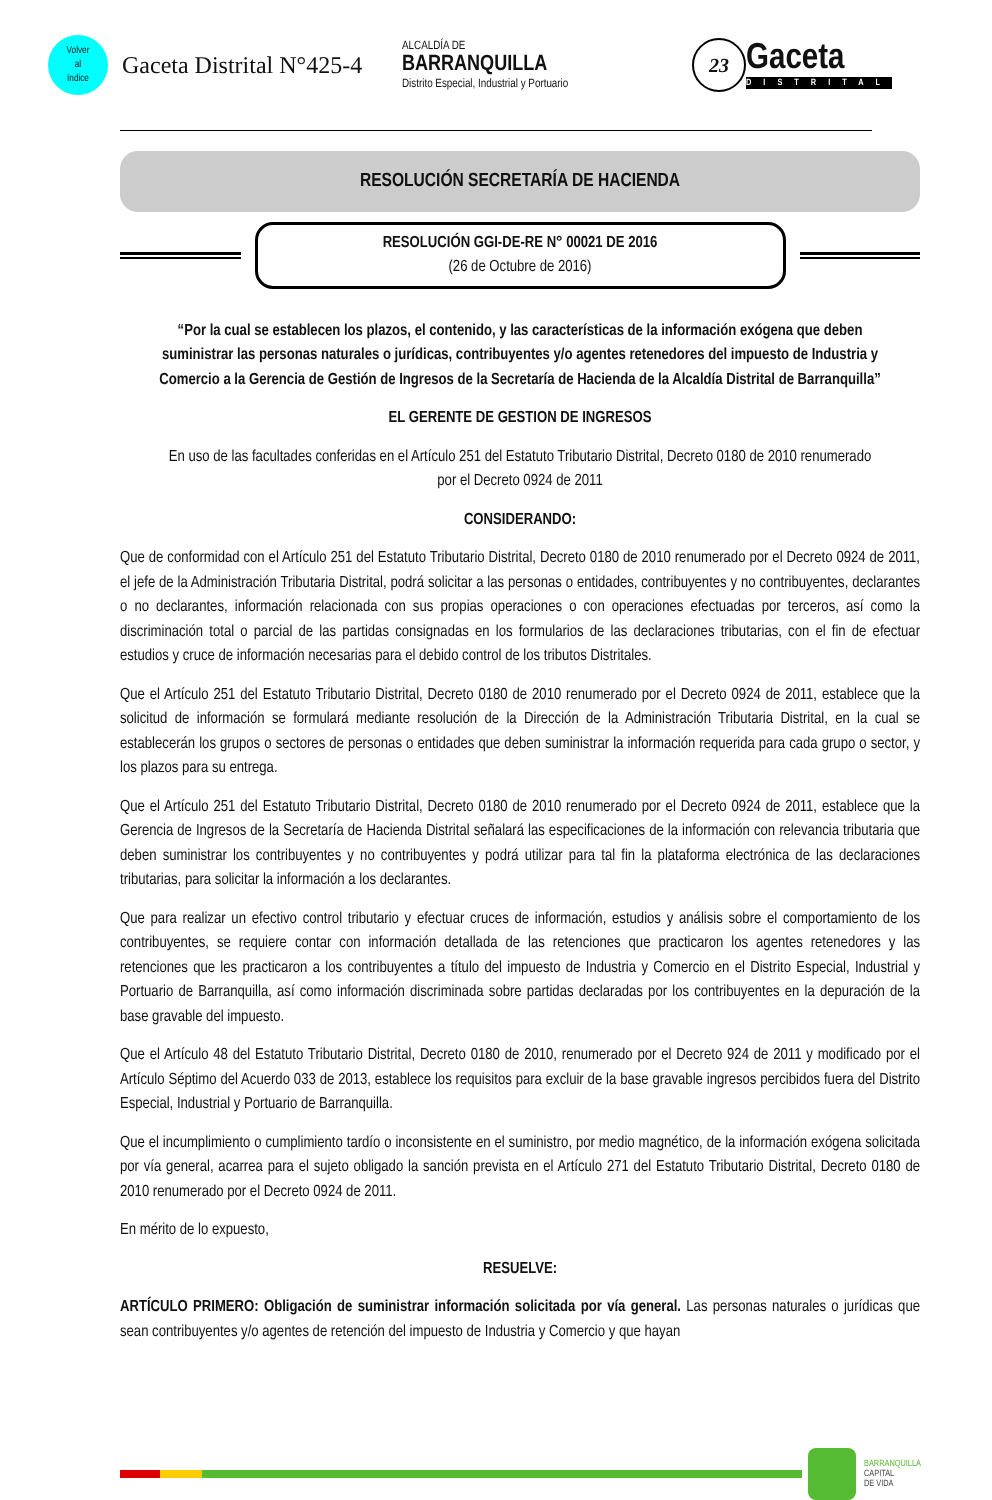Volver
al
índice
Gaceta Distrital N°425-4
ALCALDÍA DE
BARRANQUILLA
Distrito Especial, Industrial y Portuario
23
Gaceta
DISTRITAL
RESOLUCIÓN SECRETARÍA DE HACIENDA
RESOLUCIÓN GGI-DE-RE N° 00021 DE 2016
(26 de Octubre de 2016)
“Por la cual se establecen los plazos, el contenido, y las características de la información exógena que deben suministrar las personas naturales o jurídicas, contribuyentes y/o agentes retenedores del impuesto de Industria y Comercio a la Gerencia de Gestión de Ingresos de la Secretaría de Hacienda de la Alcaldía Distrital de Barranquilla”
EL GERENTE DE GESTION DE INGRESOS
En uso de las facultades conferidas en el Artículo 251 del Estatuto Tributario Distrital, Decreto 0180 de 2010 renumerado por el Decreto 0924 de 2011
CONSIDERANDO:
Que de conformidad con el Artículo 251 del Estatuto Tributario Distrital, Decreto 0180 de 2010 renumerado por el Decreto 0924 de 2011, el jefe de la Administración Tributaria Distrital, podrá solicitar a las personas o entidades, contribuyentes y no contribuyentes, declarantes o no declarantes, información relacionada con sus propias operaciones o con operaciones efectuadas por terceros, así como la discriminación total o parcial de las partidas consignadas en los formularios de las declaraciones tributarias, con el fin de efectuar estudios y cruce de información necesarias para el debido control de los tributos Distritales.
Que el Artículo 251 del Estatuto Tributario Distrital, Decreto 0180 de 2010 renumerado por el Decreto 0924 de 2011, establece que la solicitud de información se formulará mediante resolución de la Dirección de la Administración Tributaria Distrital, en la cual se establecerán los grupos o sectores de personas o entidades que deben suministrar la información requerida para cada grupo o sector, y los plazos para su entrega.
Que el Artículo 251 del Estatuto Tributario Distrital, Decreto 0180 de 2010 renumerado por el Decreto 0924 de 2011, establece que la Gerencia de Ingresos de la Secretaría de Hacienda Distrital señalará las especificaciones de la información con relevancia tributaria que deben suministrar los contribuyentes y no contribuyentes y podrá utilizar para tal fin la plataforma electrónica de las declaraciones tributarias, para solicitar la información a los declarantes.
Que para realizar un efectivo control tributario y efectuar cruces de información, estudios y análisis sobre el comportamiento de los contribuyentes, se requiere contar con información detallada de las retenciones que practicaron los agentes retenedores y las retenciones que les practicaron a los contribuyentes a título del impuesto de Industria y Comercio en el Distrito Especial, Industrial y Portuario de Barranquilla, así como información discriminada sobre partidas declaradas por los contribuyentes en la depuración de la base gravable del impuesto.
Que el Artículo 48 del Estatuto Tributario Distrital, Decreto 0180 de 2010, renumerado por el Decreto 924 de 2011 y modificado por el Artículo Séptimo del Acuerdo 033 de 2013, establece los requisitos para excluir de la base gravable ingresos percibidos fuera del Distrito Especial, Industrial y Portuario de Barranquilla.
Que el incumplimiento o cumplimiento tardío o inconsistente en el suministro, por medio magnético, de la información exógena solicitada por vía general, acarrea para el sujeto obligado la sanción prevista en el Artículo 271 del Estatuto Tributario Distrital, Decreto 0180 de 2010 renumerado por el Decreto 0924 de 2011.
En mérito de lo expuesto,
RESUELVE:
ARTÍCULO PRIMERO: Obligación de suministrar información solicitada por vía general. Las personas naturales o jurídicas que sean contribuyentes y/o agentes de retención del impuesto de Industria y Comercio y que hayan
BARRANQUILLA
CAPITAL
DE VIDA